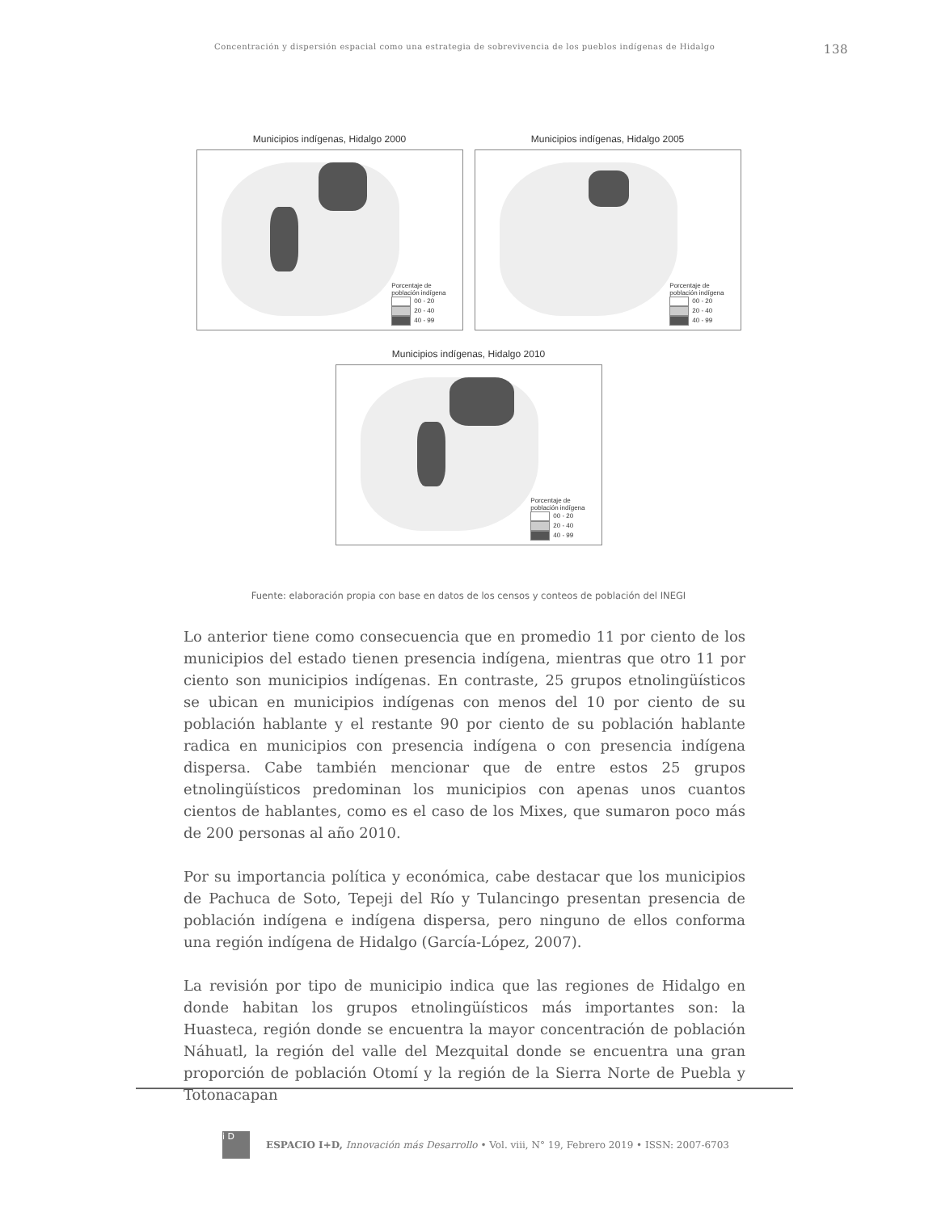Concentración y dispersión espacial como una estrategia de sobrevivencia de los pueblos indígenas de Hidalgo 138
Municipios indígenas, Hidalgo 2000
Porcentaje de
población indígena
00 - 20
20 - 40
40 - 99
Municipios indígenas, Hidalgo 2005
Porcentaje de
población indígena
00 - 20
20 - 40
40 - 99
Municipios indígenas, Hidalgo 2010
Porcentaje de
población indígena
00 - 20
20 - 40
40 - 99
Fuente: elaboración propia con base en datos de los censos y conteos de población del INEGI
Lo anterior tiene como consecuencia que en promedio 11 por ciento de los municipios del estado tienen presencia indígena, mientras que otro 11 por ciento son municipios indígenas. En contraste, 25 grupos etnolingüísticos se ubican en municipios indígenas con menos del 10 por ciento de su población hablante y el restante 90 por ciento de su población hablante radica en municipios con presencia indígena o con presencia indígena dispersa. Cabe también mencionar que de entre estos 25 grupos etnolingüísticos predominan los municipios con apenas unos cuantos cientos de hablantes, como es el caso de los Mixes, que sumaron poco más de 200 personas al año 2010.
Por su importancia política y económica, cabe destacar que los municipios de Pachuca de Soto, Tepeji del Río y Tulancingo presentan presencia de población indígena e indígena dispersa, pero ninguno de ellos conforma una región indígena de Hidalgo (García-López, 2007).
La revisión por tipo de municipio indica que las regiones de Hidalgo en donde habitan los grupos etnolingüísticos más importantes son: la Huasteca, región donde se encuentra la mayor concentración de población Náhuatl, la región del valle del Mezquital donde se encuentra una gran proporción de población Otomí y la región de la Sierra Norte de Puebla y Totonacapan
i D
ESPACIO I+D, Innovación más Desarrollo • Vol. viii, N° 19, Febrero 2019 • ISSN: 2007-6703